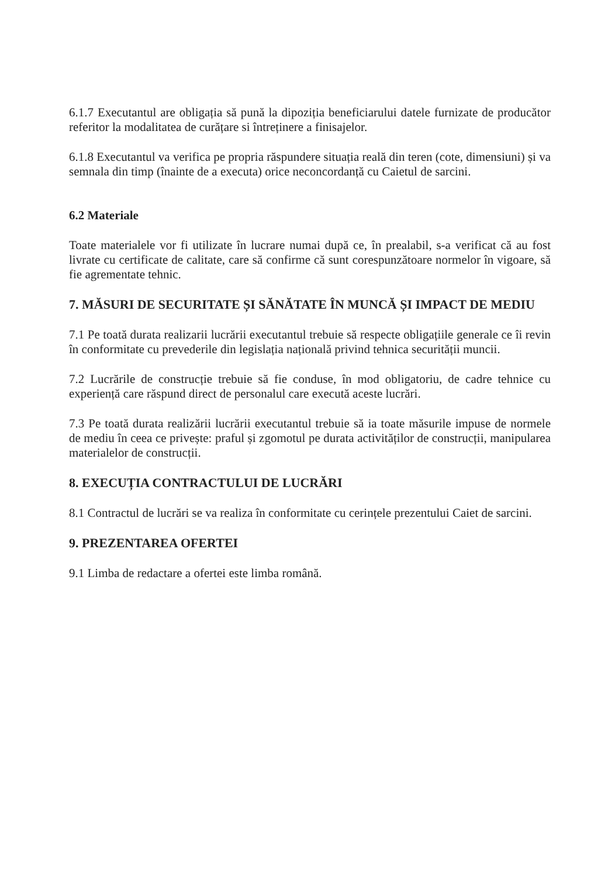6.1.7 Executantul are obligația să pună la dipoziția beneficiarului datele furnizate de producător referitor la modalitatea de curățare si întreținere a finisajelor.
6.1.8 Executantul va verifica pe propria răspundere situația reală din teren (cote, dimensiuni) și va semnala din timp (înainte de a executa) orice neconcordanță cu Caietul de sarcini.
6.2 Materiale
Toate materialele vor fi utilizate în lucrare numai după ce, în prealabil, s-a verificat că au fost livrate cu certificate de calitate, care să confirme că sunt corespunzătoare normelor în vigoare, să fie agrementate tehnic.
7. MĂSURI DE SECURITATE ȘI SĂNĂTATE ÎN MUNCĂ ȘI IMPACT DE MEDIU
7.1 Pe toată durata realizarii lucrării executantul trebuie să respecte obligațiile generale ce îi revin în conformitate cu prevederile din legislația națională privind tehnica securității muncii.
7.2 Lucrările de construcție trebuie să fie conduse, în mod obligatoriu, de cadre tehnice cu experiență care răspund direct de personalul care execută aceste lucrări.
7.3 Pe toată durata realizării lucrării executantul trebuie să ia toate măsurile impuse de normele de mediu în ceea ce privește: praful și zgomotul pe durata activităților de construcții, manipularea materialelor de construcții.
8. EXECUȚIA CONTRACTULUI DE LUCRĂRI
8.1 Contractul de lucrări se va realiza în conformitate cu cerințele prezentului Caiet de sarcini.
9. PREZENTAREA OFERTEI
9.1 Limba de redactare a ofertei este limba română.